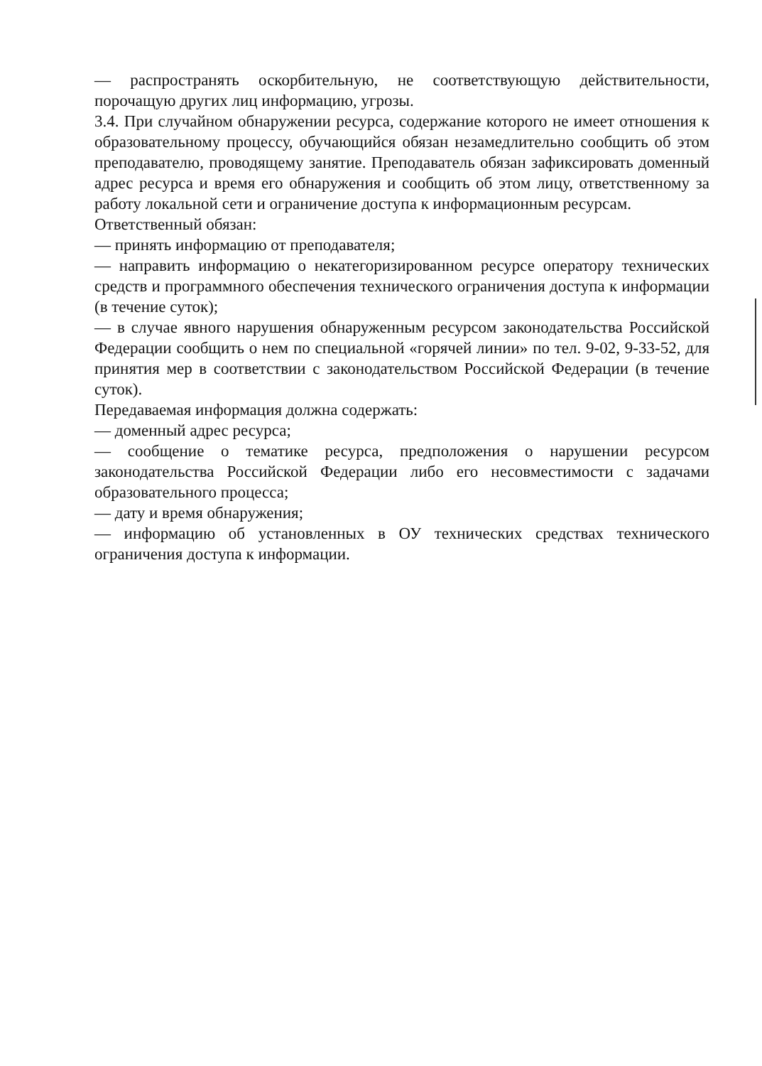— распространять оскорбительную, не соответствующую действительности, порочащую других лиц информацию, угрозы.
3.4. При случайном обнаружении ресурса, содержание которого не имеет отношения к образовательному процессу, обучающийся обязан незамедлительно сообщить об этом преподавателю, проводящему занятие. Преподаватель обязан зафиксировать доменный адрес ресурса и время его обнаружения и сообщить об этом лицу, ответственному за работу локальной сети и ограничение доступа к информационным ресурсам.
Ответственный обязан:
— принять информацию от преподавателя;
— направить информацию о некатегоризированном ресурсе оператору технических средств и программного обеспечения технического ограничения доступа к информации (в течение суток);
— в случае явного нарушения обнаруженным ресурсом законодательства Российской Федерации сообщить о нем по специальной «горячей линии» по тел. 9-02, 9-33-52, для принятия мер в соответствии с законодательством Российской Федерации (в течение суток).
Передаваемая информация должна содержать:
— доменный адрес ресурса;
— сообщение о тематике ресурса, предположения о нарушении ресурсом законодательства Российской Федерации либо его несовместимости с задачами образовательного процесса;
— дату и время обнаружения;
— информацию об установленных в ОУ технических средствах технического ограничения доступа к информации.